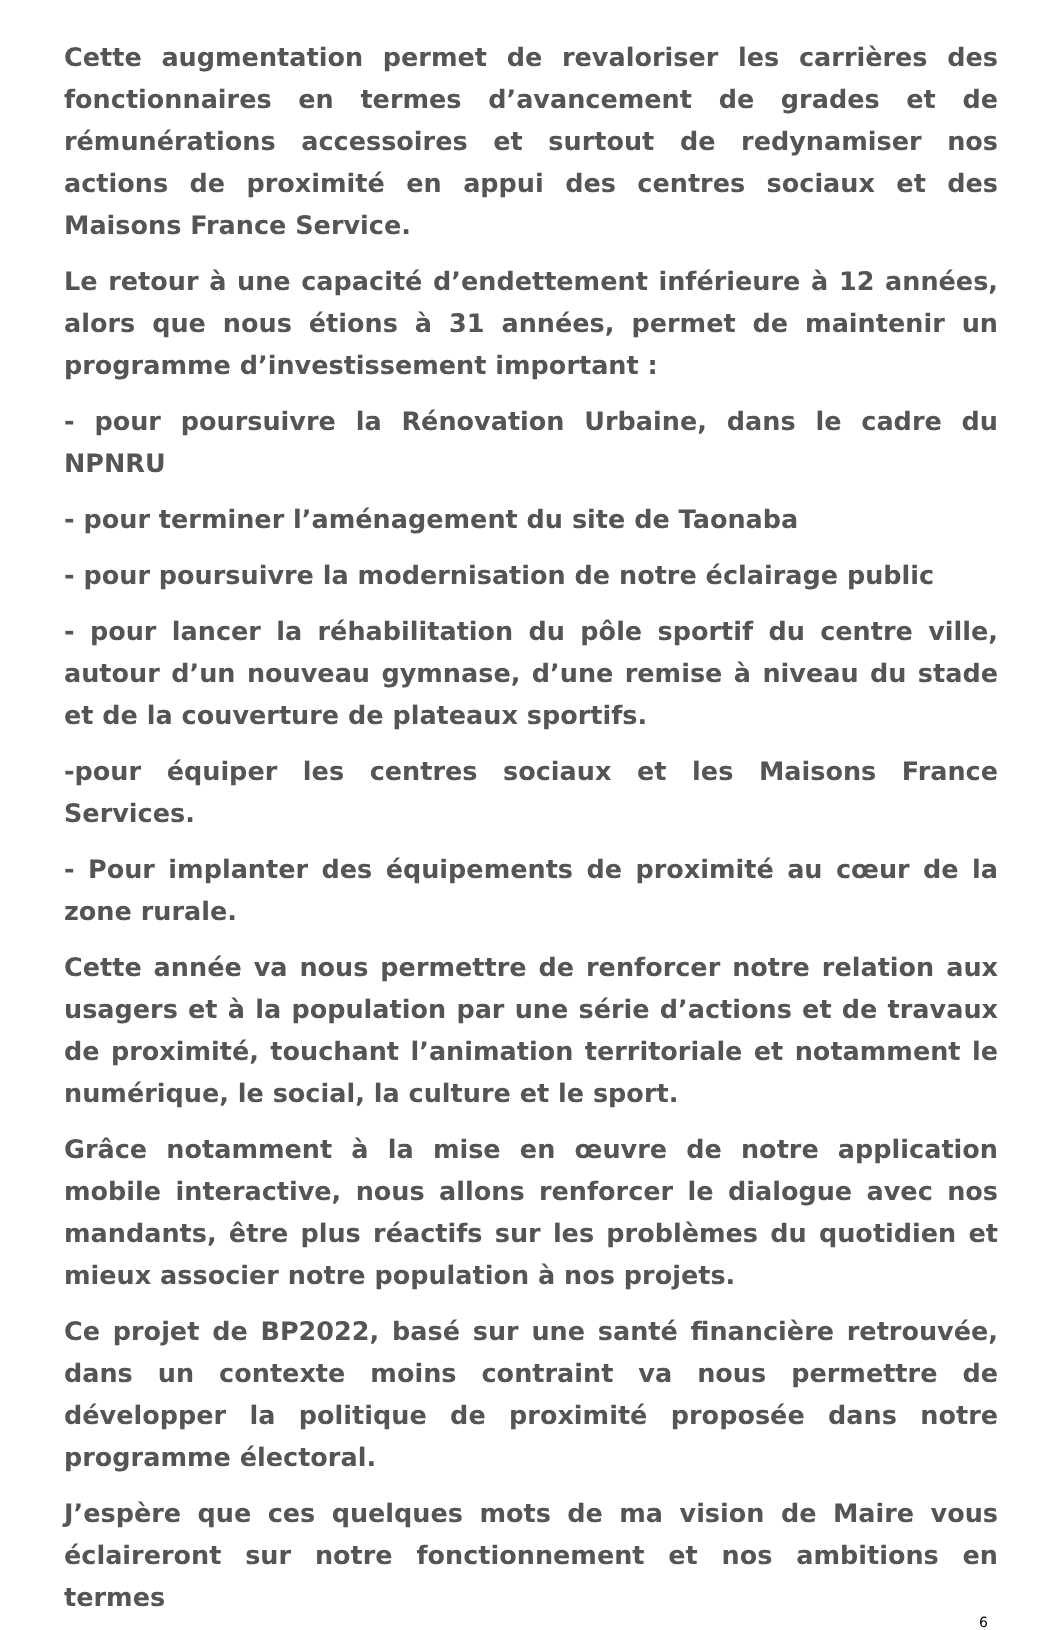Cette augmentation permet de revaloriser les carrières des fonctionnaires en termes d’avancement de grades et de rémunérations accessoires et surtout de redynamiser nos actions de proximité en appui des centres sociaux et des Maisons France Service.
Le retour à une capacité d’endettement inférieure à 12 années, alors que nous étions à 31 années, permet de maintenir un programme d’investissement important :
- pour poursuivre la Rénovation Urbaine, dans le cadre du NPNRU
- pour terminer l’aménagement du site de Taonaba
- pour poursuivre la modernisation de notre éclairage public
- pour lancer la réhabilitation du pôle sportif du centre ville, autour d’un nouveau gymnase, d’une remise à niveau du stade et de la couverture de plateaux sportifs.
-pour équiper les centres sociaux et les Maisons France Services.
- Pour implanter des équipements de proximité au cœur de la zone rurale.
Cette année va nous permettre de renforcer notre relation aux usagers et à la population par une série d’actions et de travaux de proximité, touchant l’animation territoriale et notamment le numérique, le social, la culture et le sport.
Grâce notamment à la mise en œuvre de notre application mobile interactive, nous allons renforcer le dialogue avec nos mandants, être plus réactifs sur les problèmes du quotidien et mieux associer notre population à nos projets.
Ce projet de BP2022, basé sur une santé financière retrouvée, dans un contexte moins contraint va nous permettre de développer la politique de proximité proposée dans notre programme électoral.
J’espère que ces quelques mots de ma vision de Maire vous éclaireront sur notre fonctionnement et nos ambitions en termes
6